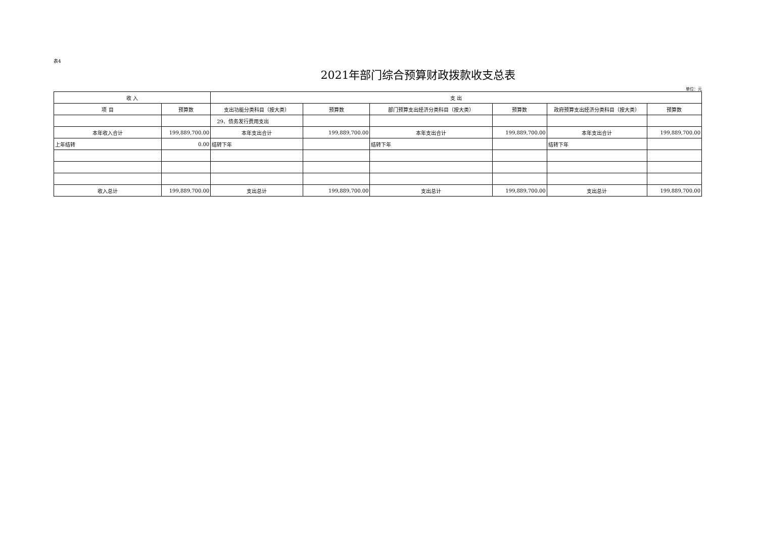表4
2021年部门综合预算财政拨款收支总表
单位：元
| 收 入 | | 支 出 | | | | | |
| --- | --- | --- | --- | --- | --- | --- | --- |
| 项 目 | 预算数 | 支出功能分类科目（按大类） | 预算数 | 部门预算支出经济分类科目（按大类） | 预算数 | 政府预算支出经济分类科目（按大类） | 预算数 |
| | | 29、债务发行费用支出 | | | | | |
| 本年收入合计 | 199,889,700.00 | 本年支出合计 | 199,889,700.00 | 本年支出合计 | 199,889,700.00 | 本年支出合计 | 199,889,700.00 |
| 上年结转 | 0.00 | 结转下年 | | 结转下年 | | 结转下年 | |
| 收入总计 | 199,889,700.00 | 支出总计 | 199,889,700.00 | 支出总计 | 199,889,700.00 | 支出总计 | 199,889,700.00 |